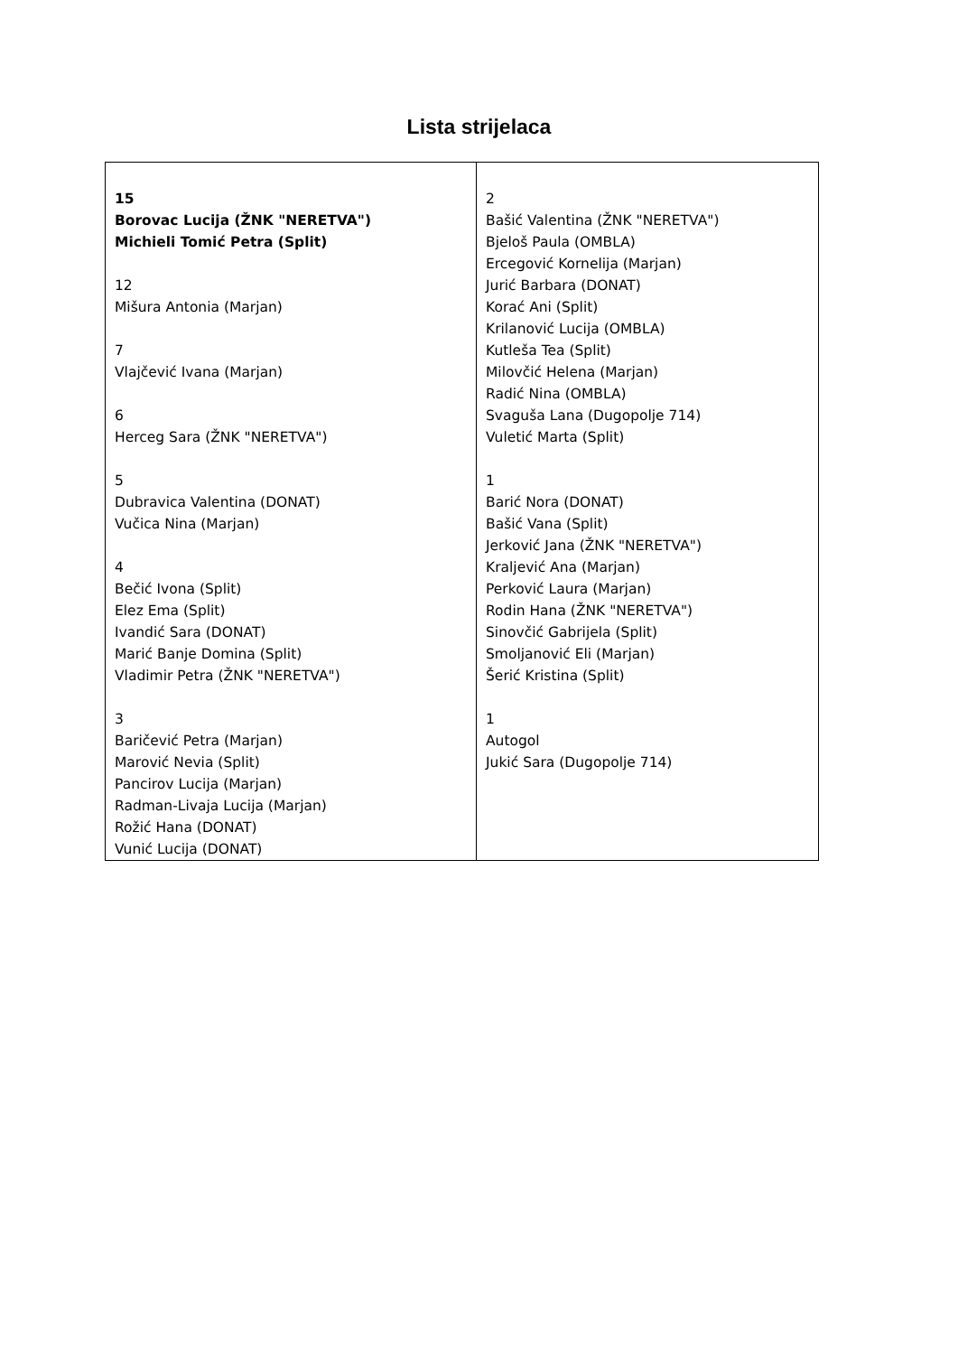Lista strijelaca
| 15 Borovac Lucija (ŽNK "NERETVA") Michieli Tomić Petra (Split) 12 Mišura Antonia (Marjan) 7 Vlajčević Ivana (Marjan) 6 Herceg Sara (ŽNK "NERETVA") 5 Dubravica Valentina (DONAT) Vučica Nina (Marjan) 4 Bečić Ivona (Split) Elez Ema (Split) Ivandić Sara (DONAT) Marić Banje Domina (Split) Vladimir Petra (ŽNK "NERETVA") 3 Baričević Petra (Marjan) Marović Nevia (Split) Pancirov Lucija (Marjan) Radman-Livaja Lucija (Marjan) Rožić Hana (DONAT) Vunić Lucija (DONAT) | 2 Bašić Valentina (ŽNK "NERETVA") Bjeloš Paula (OMBLA) Ercegović Kornelija (Marjan) Jurić Barbara (DONAT) Korać Ani (Split) Krilanović Lucija (OMBLA) Kutleša Tea (Split) Milovčić Helena (Marjan) Radić Nina (OMBLA) Svaguša Lana (Dugopolje 714) Vuletić Marta (Split) 1 Barić Nora (DONAT) Bašić Vana (Split) Jerković Jana (ŽNK "NERETVA") Kraljević Ana (Marjan) Perković Laura (Marjan) Rodin Hana (ŽNK "NERETVA") Sinovčić Gabrijela (Split) Smoljanović Eli (Marjan) Šerić Kristina (Split) 1 Autogol Jukić Sara (Dugopolje 714) |